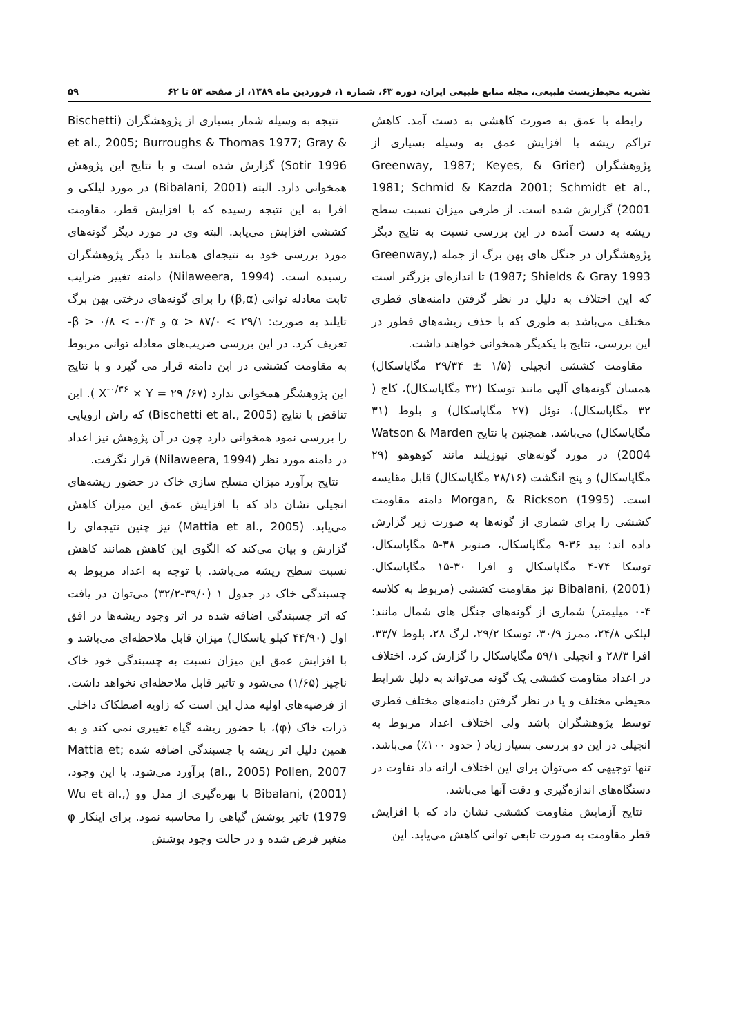نشریه محیط‌زیست طبیعی، مجله منابع طبیعی ایران، دوره ۶۳، شماره ۱، فروردین ماه ۱۳۸۹، از صفحه ۵۳ تا ۶۲ ۵۹
رابطه با عمق به صورت کاهشی به دست آمد. کاهش تراکم ریشه با افزایش عمق به وسیله بسیاری از پژوهشگران (Greenway, 1987; Keyes, & Grier 1981; Schmid & Kazda 2001; Schmidt et al., 2001) گزارش شده است. از طرفی میزان نسبت سطح ریشه به دست آمده در این بررسی نسبت به نتایج دیگر پژوهشگران در جنگل های پهن برگ از جمله (Greenway, 1987; Shields & Gray 1993) تا اندازه‌ای بزرگتر است که این اختلاف به دلیل در نظر گرفتن دامنه‌های قطری مختلف می‌باشد به طوری که با حذف ریشه‌های قطور در این بررسی، نتایج با یکدیگر همخوانی خواهند داشت.
مقاومت کششی انجیلی (۱/۵ ± ۲۹/۳۴ مگاپاسکال) همسان گونه‌های آلپی مانند توسکا (۳۲ مگاپاسکال)، کاج ( ۳۲ مگاپاسکال)، نوئل (۲۷ مگاپاسکال) و بلوط (۳۱ مگاپاسکال) می‌باشد. همچنین با نتایج Watson & Marden 2004) در مورد گونه‌های نیوزیلند مانند کوهوهو (۲۹ مگاپاسکال) و پنج انگشت (۲۸/۱۶ مگاپاسکال) قابل مقایسه است. Morgan, & Rickson (1995) دامنه مقاومت کششی را برای شماری از گونه‌ها به صورت زیر گزارش داده اند: بید ۳۶-۹ مگاپاسکال، صنوبر ۳۸-۵ مگاپاسکال، توسکا ۷۴-۴ مگاپاسکال و افرا ۳۰-۱۵ مگاپاسکال. Bibalani, (2001) نیز مقاومت کششی (مربوط به کلاسه ۴-۰ میلیمتر) شماری از گونه‌های جنگل های شمال مانند: لیلکی ۲۴/۸، ممرز ۳۰/۹، توسکا ۲۹/۲، لرگ ۲۸، بلوط ۳۳/۷، افرا ۲۸/۳ و انجیلی ۵۹/۱ مگاپاسکال را گزارش کرد. اختلاف در اعداد مقاومت کششی یک گونه می‌تواند به دلیل شرایط محیطی مختلف و یا در نظر گرفتن دامنه‌های مختلف قطری توسط پژوهشگران باشد ولی اختلاف اعداد مربوط به انجیلی در این دو بررسی بسیار زیاد ( حدود ۱۰۰٪) می‌باشد. تنها توجیهی که می‌توان برای این اختلاف ارائه داد تفاوت در دستگاه‌های اندازه‌گیری و دقت آنها می‌باشد.
نتایج آزمایش مقاومت کششی نشان داد که با افزایش قطر مقاومت به صورت تابعی توانی کاهش می‌یابد. این
نتیجه به وسیله شمار بسیاری از پژوهشگران (Bischetti et al., 2005; Burroughs & Thomas 1977; Gray & Sotir 1996) گزارش شده است و با نتایج این پژوهش همخوانی دارد. البته (Bibalani, 2001) در مورد لیلکی و افرا به این نتیجه رسیده که با افزایش قطر، مقاومت کششی افزایش می‌یابد. البته وی در مورد دیگر گونه‌های مورد بررسی خود به نتیجه‌ای همانند با دیگر پژوهشگران رسیده است. (Nilaweera, 1994) دامنه تغییر ضرایب ثابت معادله توانی (β,α) را برای گونه‌های درختی پهن برگ تایلند به صورت: ۲۹/۱ > α > ۸۷/۰ و ۰/۴- > β > ۰/۸-تعریف کرد. در این بررسی ضریب‌های معادله توانی مربوط به مقاومت کششی در این دامنه قرار می گیرد و با نتایج این پژوهشگر همخوانی ندارد (X<sup>-۰/۳۶</sup> × Y = ۲۹ /۶۷ ). این تناقض با نتایج (Bischetti et al., 2005) که راش اروپایی را بررسی نمود همخوانی دارد چون در آن پژوهش نیز اعداد در دامنه مورد نظر (Nilaweera, 1994) قرار نگرفت.
نتایج برآورد میزان مسلح سازی خاک در حضور ریشه‌های انجیلی نشان داد که با افزایش عمق این میزان کاهش می‌یابد. (Mattia et al., 2005) نیز چنین نتیجه‌ای را گزارش و بیان می‌کند که الگوی این کاهش همانند کاهش نسبت سطح ریشه می‌باشد. با توجه به اعداد مربوط به چسبندگی خاک در جدول ۱ (۳۹/۰-۳۲/۲) می‌توان در یافت که اثر چسبندگی اضافه شده در اثر وجود ریشه‌ها در افق اول (۴۴/۹۰ کیلو پاسکال) میزان قابل ملاحظه‌ای می‌باشد و با افزایش عمق این میزان نسبت به چسبندگی خود خاک ناچیز (۱/۶۵) می‌شود و تاثیر قابل ملاحظه‌ای نخواهد داشت. از فرضیه‌های اولیه مدل این است که زاویه اصطکاک داخلی ذرات خاک (φ)، با حضور ریشه گیاه تغییری نمی کند و به همین دلیل اثر ریشه با چسبندگی اضافه شده ;Mattia et al., 2005) Pollen, 2007) برآورد می‌شود. با این وجود، Bibalani, (2001) با بهره‌گیری از مدل وو (Wu et al., 1979) تاثیر پوشش گیاهی را محاسبه نمود. برای اینکار φ متغیر فرض شده و در حالت وجود پوشش